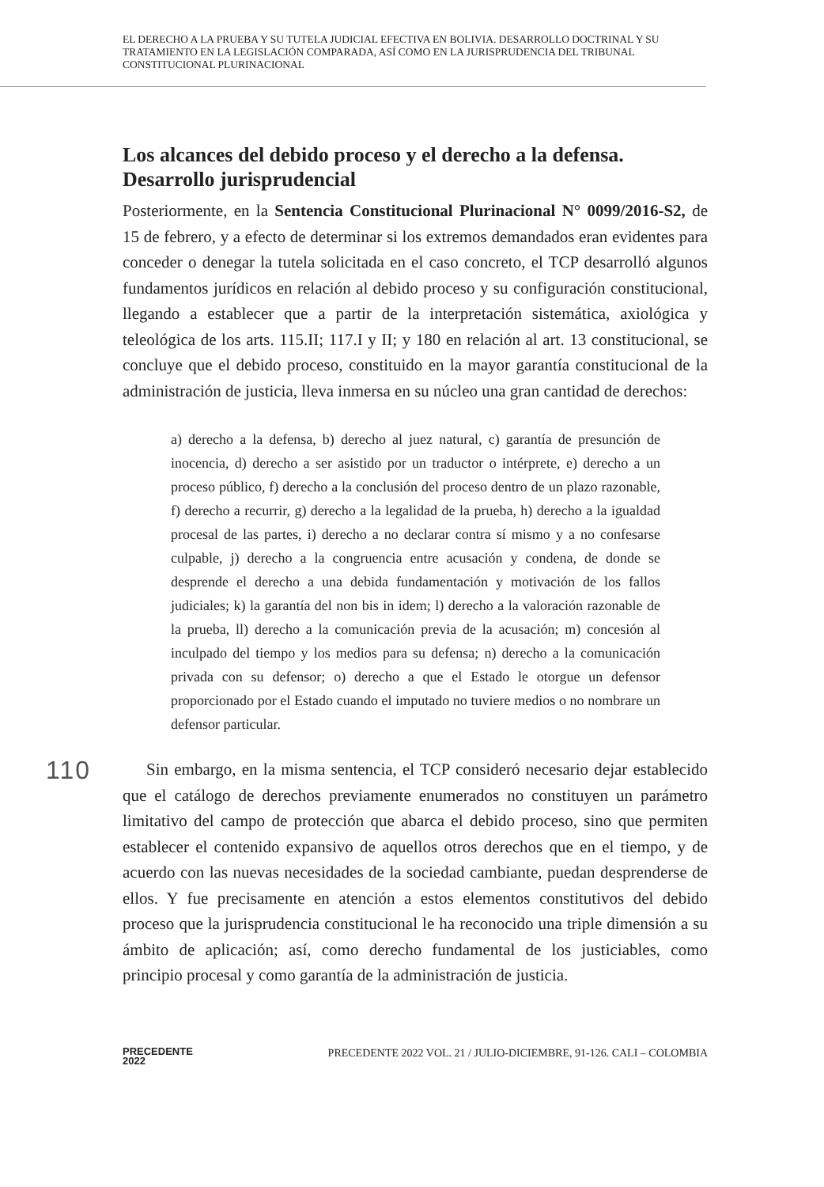EL DERECHO A LA PRUEBA Y SU TUTELA JUDICIAL EFECTIVA EN BOLIVIA. DESARROLLO DOCTRINAL Y SU TRATAMIENTO EN LA LEGISLACIÓN COMPARADA, ASÍ COMO EN LA JURISPRUDENCIA DEL TRIBUNAL CONSTITUCIONAL PLURINACIONAL
Los alcances del debido proceso y el derecho a la defensa. Desarrollo jurisprudencial
Posteriormente, en la Sentencia Constitucional Plurinacional N° 0099/2016-S2, de 15 de febrero, y a efecto de determinar si los extremos demandados eran evidentes para conceder o denegar la tutela solicitada en el caso concreto, el TCP desarrolló algunos fundamentos jurídicos en relación al debido proceso y su configuración constitucional, llegando a establecer que a partir de la interpretación sistemática, axiológica y teleológica de los arts. 115.II; 117.I y II; y 180 en relación al art. 13 constitucional, se concluye que el debido proceso, constituido en la mayor garantía constitucional de la administración de justicia, lleva inmersa en su núcleo una gran cantidad de derechos:
a) derecho a la defensa, b) derecho al juez natural, c) garantía de presunción de inocencia, d) derecho a ser asistido por un traductor o intérprete, e) derecho a un proceso público, f) derecho a la conclusión del proceso dentro de un plazo razonable, f) derecho a recurrir, g) derecho a la legalidad de la prueba, h) derecho a la igualdad procesal de las partes, i) derecho a no declarar contra sí mismo y a no confesarse culpable, j) derecho a la congruencia entre acusación y condena, de donde se desprende el derecho a una debida fundamentación y motivación de los fallos judiciales; k) la garantía del non bis in idem; l) derecho a la valoración razonable de la prueba, ll) derecho a la comunicación previa de la acusación; m) concesión al inculpado del tiempo y los medios para su defensa; n) derecho a la comunicación privada con su defensor; o) derecho a que el Estado le otorgue un defensor proporcionado por el Estado cuando el imputado no tuviere medios o no nombrare un defensor particular.
Sin embargo, en la misma sentencia, el TCP consideró necesario dejar establecido que el catálogo de derechos previamente enumerados no constituyen un parámetro limitativo del campo de protección que abarca el debido proceso, sino que permiten establecer el contenido expansivo de aquellos otros derechos que en el tiempo, y de acuerdo con las nuevas necesidades de la sociedad cambiante, puedan desprenderse de ellos. Y fue precisamente en atención a estos elementos constitutivos del debido proceso que la jurisprudencia constitucional le ha reconocido una triple dimensión a su ámbito de aplicación; así, como derecho fundamental de los justiciables, como principio procesal y como garantía de la administración de justicia.
110
PRECEDENTE
2022
PRECEDENTE 2022 VOL. 21 / JULIO-DICIEMBRE, 91-126. CALI – COLOMBIA